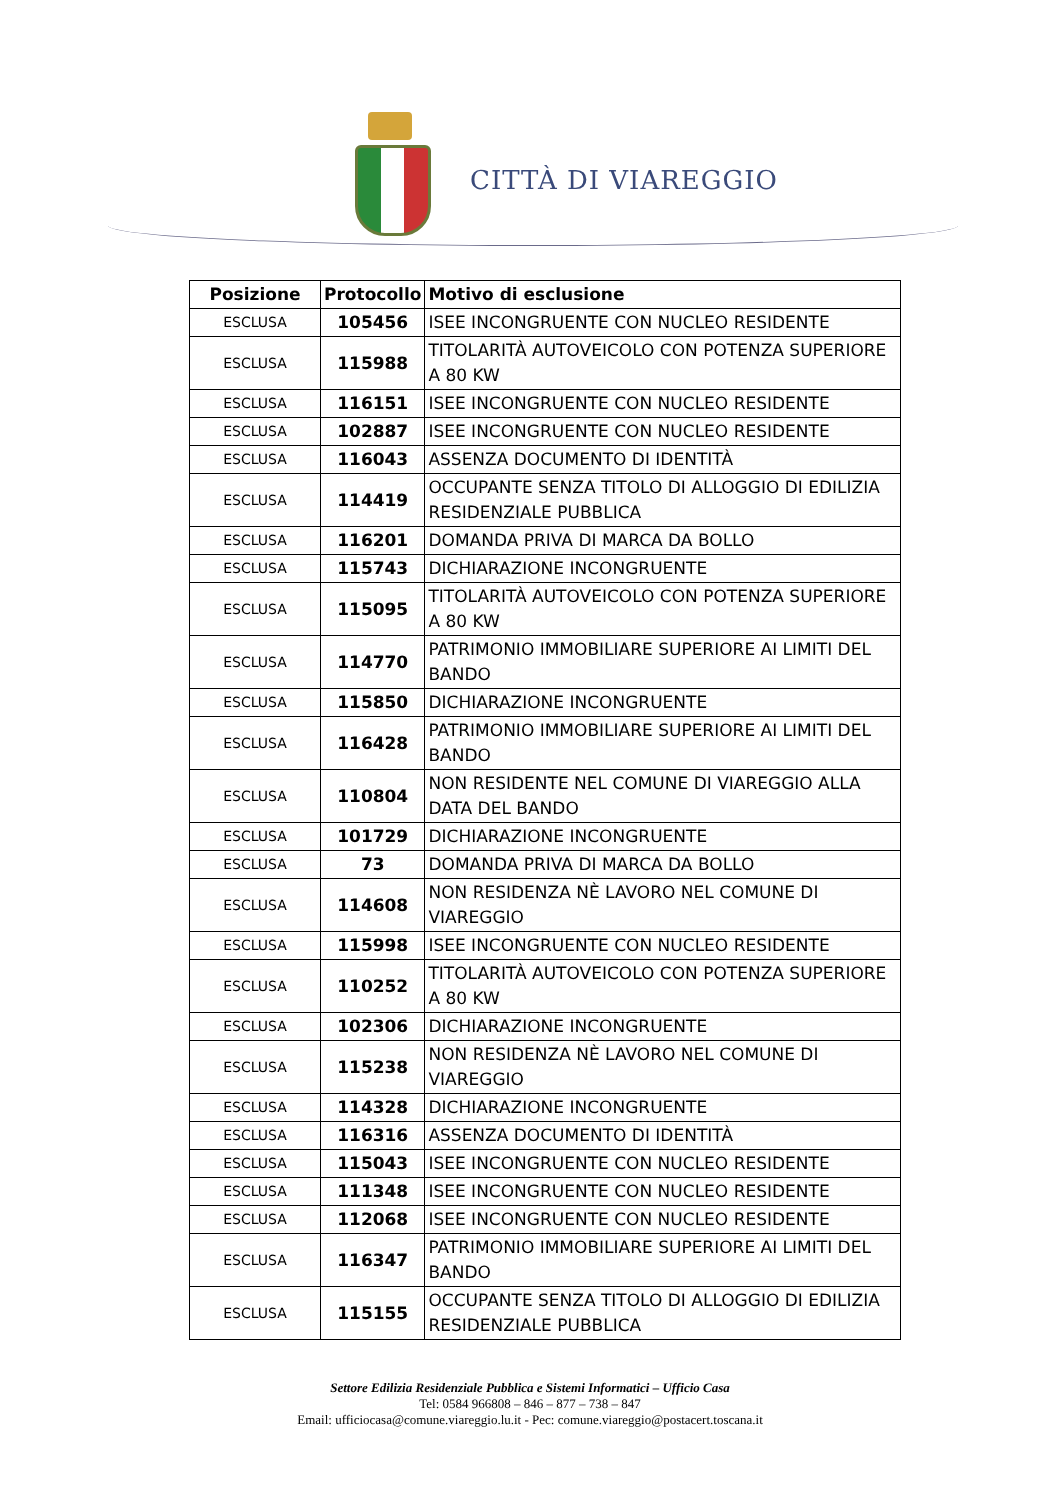CITTÀ DI VIAREGGIO
| Posizione | Protocollo | Motivo di esclusione |
| --- | --- | --- |
| ESCLUSA | 105456 | ISEE INCONGRUENTE CON NUCLEO RESIDENTE |
| ESCLUSA | 115988 | TITOLARITÀ AUTOVEICOLO CON POTENZA SUPERIORE A 80 KW |
| ESCLUSA | 116151 | ISEE INCONGRUENTE CON NUCLEO RESIDENTE |
| ESCLUSA | 102887 | ISEE INCONGRUENTE CON NUCLEO RESIDENTE |
| ESCLUSA | 116043 | ASSENZA DOCUMENTO DI IDENTITÀ |
| ESCLUSA | 114419 | OCCUPANTE SENZA TITOLO DI ALLOGGIO DI EDILIZIA RESIDENZIALE PUBBLICA |
| ESCLUSA | 116201 | DOMANDA PRIVA DI MARCA DA BOLLO |
| ESCLUSA | 115743 | DICHIARAZIONE INCONGRUENTE |
| ESCLUSA | 115095 | TITOLARITÀ AUTOVEICOLO CON POTENZA SUPERIORE A 80 KW |
| ESCLUSA | 114770 | PATRIMONIO IMMOBILIARE SUPERIORE AI LIMITI DEL BANDO |
| ESCLUSA | 115850 | DICHIARAZIONE INCONGRUENTE |
| ESCLUSA | 116428 | PATRIMONIO IMMOBILIARE SUPERIORE AI LIMITI DEL BANDO |
| ESCLUSA | 110804 | NON RESIDENTE NEL COMUNE DI VIAREGGIO ALLA DATA DEL BANDO |
| ESCLUSA | 101729 | DICHIARAZIONE INCONGRUENTE |
| ESCLUSA | 73 | DOMANDA PRIVA DI MARCA DA BOLLO |
| ESCLUSA | 114608 | NON RESIDENZA NÈ LAVORO NEL COMUNE DI VIAREGGIO |
| ESCLUSA | 115998 | ISEE INCONGRUENTE CON NUCLEO RESIDENTE |
| ESCLUSA | 110252 | TITOLARITÀ AUTOVEICOLO CON POTENZA SUPERIORE A 80 KW |
| ESCLUSA | 102306 | DICHIARAZIONE INCONGRUENTE |
| ESCLUSA | 115238 | NON RESIDENZA NÈ LAVORO NEL COMUNE DI VIAREGGIO |
| ESCLUSA | 114328 | DICHIARAZIONE INCONGRUENTE |
| ESCLUSA | 116316 | ASSENZA DOCUMENTO DI IDENTITÀ |
| ESCLUSA | 115043 | ISEE INCONGRUENTE CON NUCLEO RESIDENTE |
| ESCLUSA | 111348 | ISEE INCONGRUENTE CON NUCLEO RESIDENTE |
| ESCLUSA | 112068 | ISEE INCONGRUENTE CON NUCLEO RESIDENTE |
| ESCLUSA | 116347 | PATRIMONIO IMMOBILIARE SUPERIORE AI LIMITI DEL BANDO |
| ESCLUSA | 115155 | OCCUPANTE SENZA TITOLO DI ALLOGGIO DI EDILIZIA RESIDENZIALE PUBBLICA |
Settore Edilizia Residenziale Pubblica e Sistemi Informatici – Ufficio Casa
Tel: 0584 966808 – 846 – 877 – 738 – 847
Email: ufficiocasa@comune.viareggio.lu.it - Pec: comune.viareggio@postacert.toscana.it